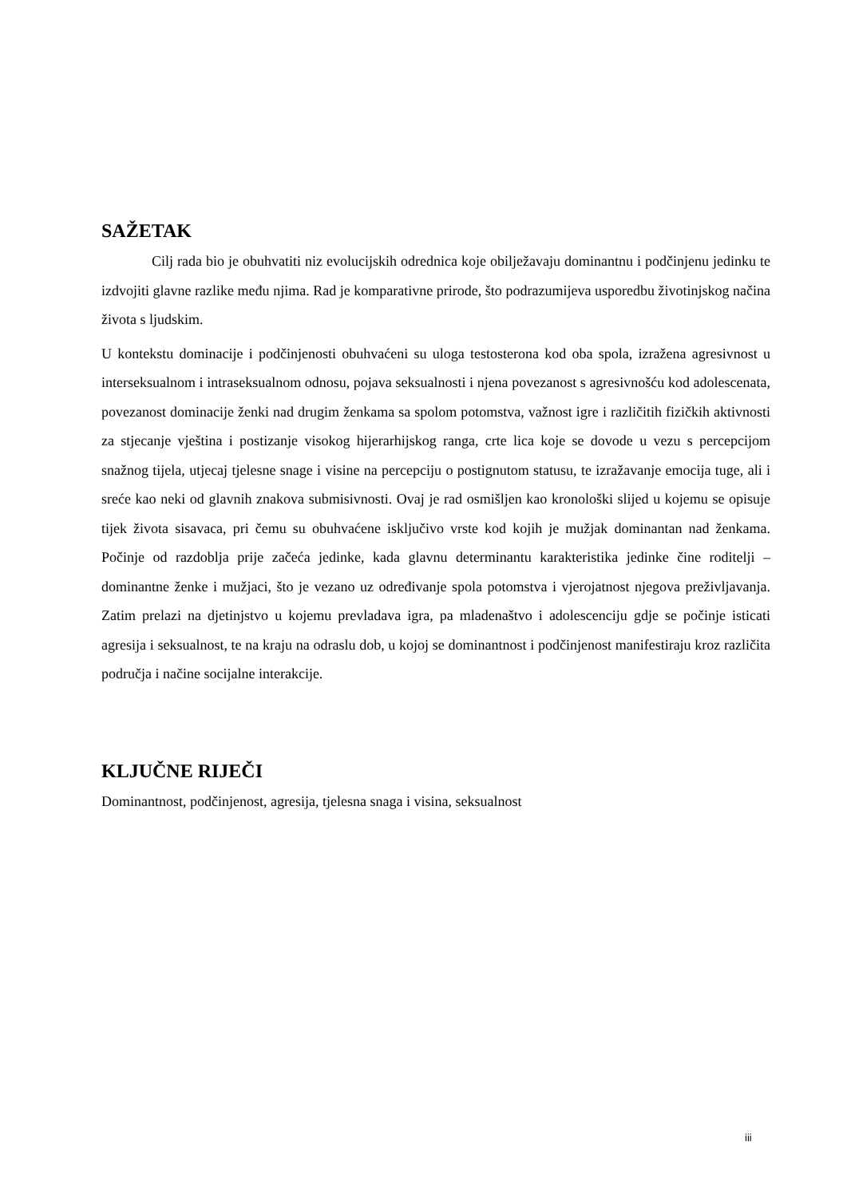SAŽETAK
Cilj rada bio je obuhvatiti niz evolucijskih odrednica koje obilježavaju dominantnu i podčinjenu jedinku te izdvojiti glavne razlike među njima. Rad je komparativne prirode, što podrazumijeva usporedbu životinjskog načina života s ljudskim.
U kontekstu dominacije i podčinjenosti obuhvaćeni su uloga testosterona kod oba spola, izražena agresivnost u interseksualnom i intraseksualnom odnosu, pojava seksualnosti i njena povezanost s agresivnošću kod adolescenata, povezanost dominacije ženki nad drugim ženkama sa spolom potomstva, važnost igre i različitih fizičkih aktivnosti za stjecanje vještina i postizanje visokog hijerarhijskog ranga, crte lica koje se dovode u vezu s percepcijom snažnog tijela, utjecaj tjelesne snage i visine na percepciju o postignutom statusu, te izražavanje emocija tuge, ali i sreće kao neki od glavnih znakova submisivnosti. Ovaj je rad osmišljen kao kronološki slijed u kojemu se opisuje tijek života sisavaca, pri čemu su obuhvaćene isključivo vrste kod kojih je mužjak dominantan nad ženkama. Počinje od razdoblja prije začeća jedinke, kada glavnu determinantu karakteristika jedinke čine roditelji – dominantne ženke i mužjaci, što je vezano uz određivanje spola potomstva i vjerojatnost njegova preživljavanja. Zatim prelazi na djetinjstvo u kojemu prevladava igra, pa mladenaštvo i adolescenciju gdje se počinje isticati agresija i seksualnost, te na kraju na odraslu dob, u kojoj se dominantnost i podčinjenost manifestiraju kroz različita područja i načine socijalne interakcije.
KLJUČNE RIJEČI
Dominantnost, podčinjenost, agresija, tjelesna snaga i visina, seksualnost
iii